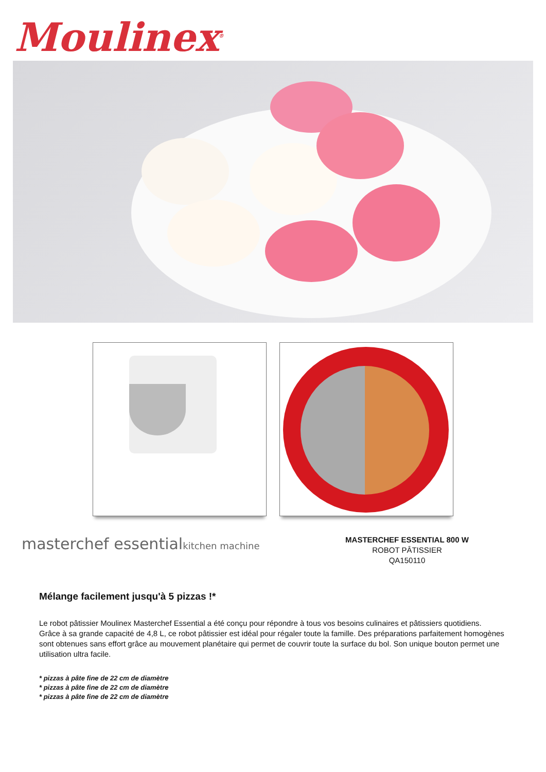Moulinex<sup>®</sup>
masterchef essentialkitchen machine
MASTERCHEF ESSENTIAL 800 W
ROBOT PÂTISSIER
QA150110
Mélange facilement jusqu'à 5 pizzas !*
Le robot pâtissier Moulinex Masterchef Essential a été conçu pour répondre à tous vos besoins culinaires et pâtissiers quotidiens.
Grâce à sa grande capacité de 4,8 L, ce robot pâtissier est idéal pour régaler toute la famille. Des préparations parfaitement homogènes sont obtenues sans effort grâce au mouvement planétaire qui permet de couvrir toute la surface du bol. Son unique bouton permet une utilisation ultra facile.
* pizzas à pâte fine de 22 cm de diamètre
* pizzas à pâte fine de 22 cm de diamètre
* pizzas à pâte fine de 22 cm de diamètre